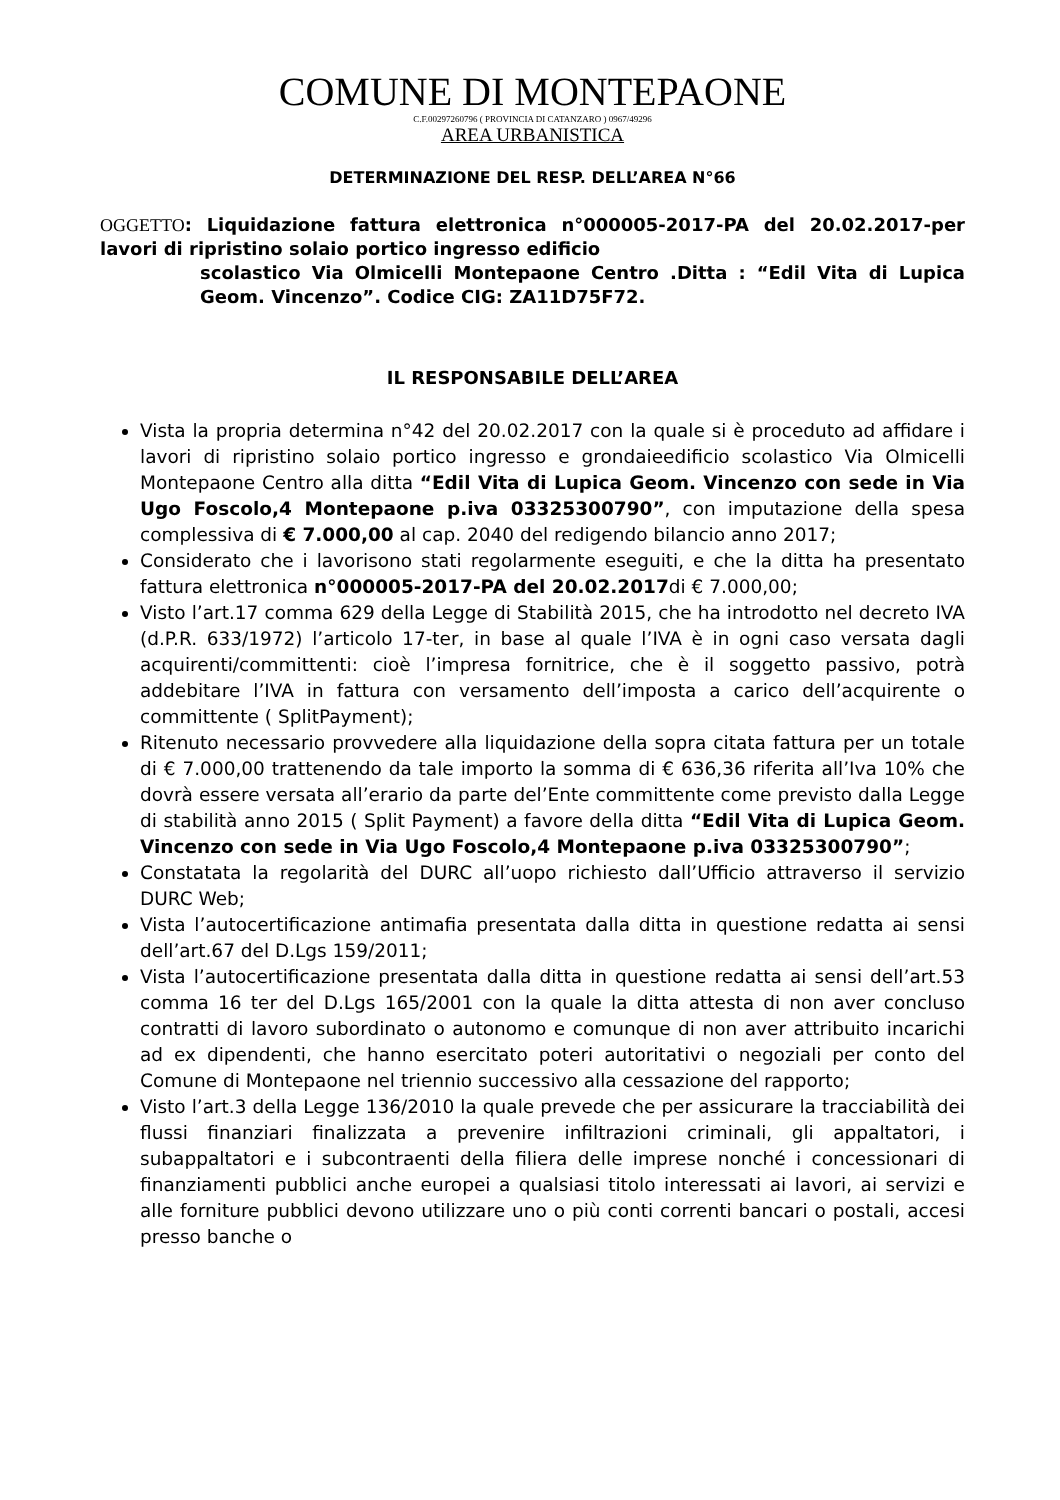COMUNE DI MONTEPAONE
C.F.00297260796 ( PROVINCIA DI CATANZARO ) 0967/49296
AREA URBANISTICA
DETERMINAZIONE DEL RESP. DELL’AREA N°66
OGGETTO: Liquidazione fattura elettronica n°000005-2017-PA del 20.02.2017-per lavori di ripristino solaio portico ingresso edificio
scolastico Via Olmicelli Montepaone Centro .Ditta : “Edil Vita di Lupica Geom. Vincenzo”. Codice CIG: ZA11D75F72.
IL RESPONSABILE DELL’AREA
Vista la propria determina n°42 del 20.02.2017 con la quale si è proceduto ad affidare i lavori di ripristino solaio portico ingresso e grondaieedificio scolastico Via Olmicelli Montepaone Centro alla ditta “Edil Vita di Lupica Geom. Vincenzo con sede in Via Ugo Foscolo,4 Montepaone p.iva 03325300790”, con imputazione della spesa complessiva di € 7.000,00 al cap. 2040 del redigendo bilancio anno 2017;
Considerato che i lavorisono stati regolarmente eseguiti, e che la ditta ha presentato fattura elettronica n°000005-2017-PA del 20.02.2017di € 7.000,00;
Visto l’art.17 comma 629 della Legge di Stabilità 2015, che ha introdotto nel decreto IVA (d.P.R. 633/1972) l’articolo 17-ter, in base al quale l’IVA è in ogni caso versata dagli acquirenti/committenti: cioè l’impresa fornitrice, che è il soggetto passivo, potrà addebitare l’IVA in fattura con versamento dell’imposta a carico dell’acquirente o committente ( SplitPayment);
Ritenuto necessario provvedere alla liquidazione della sopra citata fattura per un totale di € 7.000,00 trattenendo da tale importo la somma di € 636,36 riferita all’Iva 10% che dovrà essere versata all’erario da parte del’Ente committente come previsto dalla Legge di stabilità anno 2015 ( Split Payment) a favore della ditta “Edil Vita di Lupica Geom. Vincenzo con sede in Via Ugo Foscolo,4 Montepaone p.iva 03325300790”;
Constatata la regolarità del DURC all’uopo richiesto dall’Ufficio attraverso il servizio DURC Web;
Vista l’autocertificazione antimafia presentata dalla ditta in questione redatta ai sensi dell’art.67 del D.Lgs 159/2011;
Vista l’autocertificazione presentata dalla ditta in questione redatta ai sensi dell’art.53 comma 16 ter del D.Lgs 165/2001 con la quale la ditta attesta di non aver concluso contratti di lavoro subordinato o autonomo e comunque di non aver attribuito incarichi ad ex dipendenti, che hanno esercitato poteri autoritativi o negoziali per conto del Comune di Montepaone nel triennio successivo alla cessazione del rapporto;
Visto l’art.3 della Legge 136/2010 la quale prevede che per assicurare la tracciabilità dei flussi finanziari finalizzata a prevenire infiltrazioni criminali, gli appaltatori, i subappaltatori e i subcontraenti della filiera delle imprese nonché i concessionari di finanziamenti pubblici anche europei a qualsiasi titolo interessati ai lavori, ai servizi e alle forniture pubblici devono utilizzare uno o più conti correnti bancari o postali, accesi presso banche o